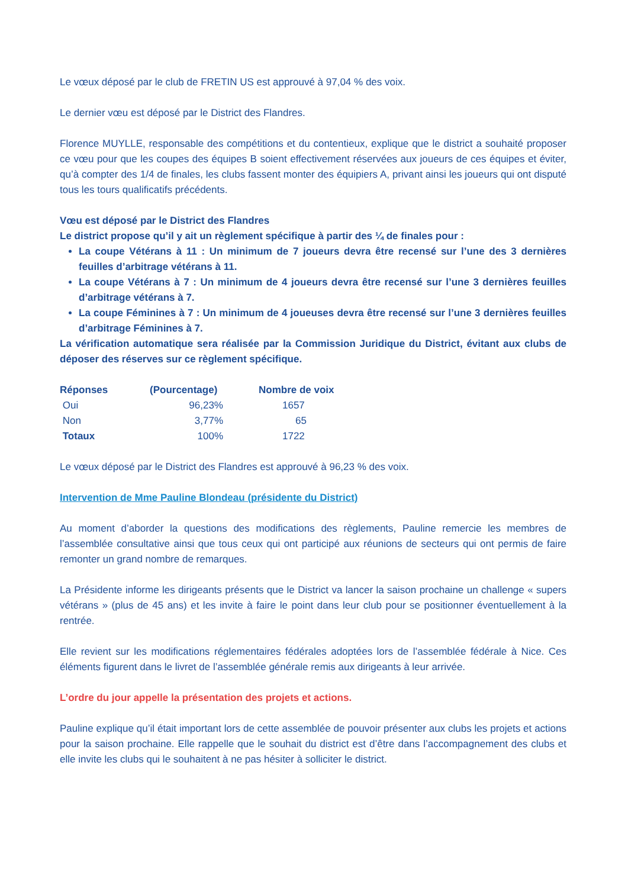Le vœux déposé par le club de FRETIN US est approuvé à 97,04 % des voix.
Le dernier vœu est déposé par le District des Flandres.
Florence MUYLLE, responsable des compétitions et du contentieux, explique que le district a souhaité proposer ce vœu pour que les coupes des équipes B soient effectivement réservées aux joueurs de ces équipes et éviter, qu’à compter des 1/4 de finales, les clubs fassent monter des équipiers A, privant ainsi les joueurs qui ont disputé tous les tours qualificatifs précédents.
Vœu est déposé par le District des Flandres
Le district propose qu’il y ait un règlement spécifique à partir des ¼ de finales pour :
La coupe Vétérans à 11 : Un minimum de 7 joueurs devra être recensé sur l’une des 3 dernières feuilles d’arbitrage vétérans à 11.
La coupe Vétérans à 7 : Un minimum de 4 joueurs devra être recensé sur l’une 3 dernières feuilles d’arbitrage vétérans à 7.
La coupe Féminines à 7 : Un minimum de 4 joueuses devra être recensé sur l’une 3 dernières feuilles d’arbitrage Féminines à 7.
La vérification automatique sera réalisée par la Commission Juridique du District, évitant aux clubs de déposer des réserves sur ce règlement spécifique.
| Réponses | (Pourcentage) | Nombre de voix |
| --- | --- | --- |
| Oui | 96,23% | 1657 |
| Non | 3,77% | 65 |
| Totaux | 100% | 1722 |
Le vœux déposé par le District des Flandres est approuvé à 96,23 % des voix.
Intervention de Mme Pauline Blondeau (présidente du District)
Au moment d’aborder la questions des modifications des règlements, Pauline remercie les membres de l’assemblée consultative ainsi que tous ceux qui ont participé aux réunions de secteurs qui ont permis de faire remonter un grand nombre de remarques.
La Présidente informe les dirigeants présents que le District va lancer la saison prochaine un challenge « supers vétérans » (plus de 45 ans) et les invite à faire le point dans leur club pour se positionner éventuellement à la rentrée.
Elle revient sur les modifications réglementaires fédérales adoptées lors de l’assemblée fédérale à Nice. Ces éléments figurent dans le livret de l’assemblée générale remis aux dirigeants à leur arrivée.
L’ordre du jour appelle la présentation des projets et actions.
Pauline explique qu’il était important lors de cette assemblée de pouvoir présenter aux clubs les projets et actions pour la saison prochaine. Elle rappelle que le souhait du district est d’être dans l’accompagnement des clubs et elle invite les clubs qui le souhaitent à ne pas hésiter à solliciter le district.